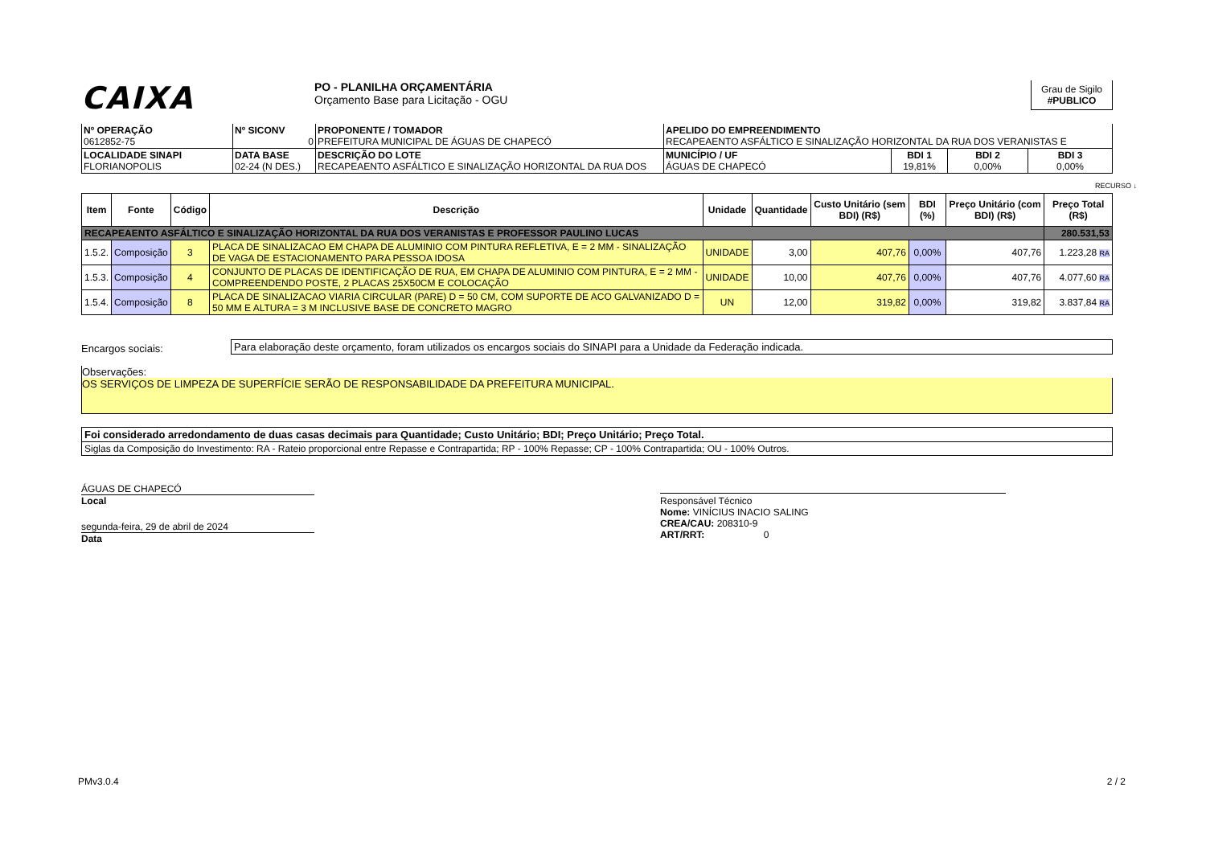CAIXA
PO - PLANILHA ORÇAMENTÁRIA
Orçamento Base para Licitação - OGU
Grau de Sigilo
#PUBLICO
| Nº OPERAÇÃO 0612852-75 | Nº SICONV 0 | PROPONENTE / TOMADOR PREFEITURA MUNICIPAL DE ÁGUAS DE CHAPECÓ | APELIDO DO EMPREENDIMENTO RECAPEAENTO ASFÁLTICO E SINALIZAÇÃO HORIZONTAL DA RUA DOS VERANISTAS E | | | |
| LOCALIDADE SINAPI FLORIANOPOLIS | DATA BASE 02-24 (N DES.) | DESCRIÇÃO DO LOTE RECAPEAENTO ASFÁLTICO E SINALIZAÇÃO HORIZONTAL DA RUA DOS | MUNICÍPIO / UF ÁGUAS DE CHAPECÓ | BDI 1 19,81% | BDI 2 0,00% | BDI 3 0,00% |
RECURSO ↓
| Item | Fonte | Código | Descrição | Unidade | Quantidade | Custo Unitário (sem BDI) (R$) | BDI (%) | Preço Unitário (com BDI) (R$) | Preço Total (R$) |
| --- | --- | --- | --- | --- | --- | --- | --- | --- | --- |
| RECAPEAENTO ASFÁLTICO E SINALIZAÇÃO HORIZONTAL DA RUA DOS VERANISTAS E PROFESSOR PAULINO LUCAS | | | | | | | | | 280.531,53 |
| 1.5.2. | Composição | 3 | PLACA DE SINALIZACAO EM CHAPA DE ALUMINIO COM PINTURA REFLETIVA, E = 2 MM - SINALIZAÇÃO DE VAGA DE ESTACIONAMENTO PARA PESSOA IDOSA | UNIDADE | 3,00 | 407,76 | 0,00% | 407,76 | 1.223,28 RA |
| 1.5.3. | Composição | 4 | CONJUNTO DE PLACAS DE IDENTIFICAÇÃO DE RUA, EM CHAPA DE ALUMINIO COM PINTURA, E = 2 MM - COMPREENDENDO POSTE, 2 PLACAS 25X50CM E COLOCAÇÃO | UNIDADE | 10,00 | 407,76 | 0,00% | 407,76 | 4.077,60 RA |
| 1.5.4. | Composição | 8 | PLACA DE SINALIZACAO VIARIA CIRCULAR (PARE) D = 50 CM, COM SUPORTE DE ACO GALVANIZADO D = 50 MM E ALTURA = 3 M INCLUSIVE BASE DE CONCRETO MAGRO | UN | 12,00 | 319,82 | 0,00% | 319,82 | 3.837,84 RA |
Encargos sociais:
Para elaboração deste orçamento, foram utilizados os encargos sociais do SINAPI para a Unidade da Federação indicada.
Observações:
OS SERVIÇOS DE LIMPEZA DE SUPERFÍCIE SERÃO DE RESPONSABILIDADE DA PREFEITURA MUNICIPAL.
Foi considerado arredondamento de duas casas decimais para Quantidade; Custo Unitário; BDI; Preço Unitário; Preço Total.
Siglas da Composição do Investimento: RA - Rateio proporcional entre Repasse e Contrapartida; RP - 100% Repasse; CP - 100% Contrapartida; OU - 100% Outros.
ÁGUAS DE CHAPECÓ
Local
segunda-feira, 29 de abril de 2024
Data
Responsável Técnico
Nome: VINÍCIUS INACIO SALING
CREA/CAU: 208310-9
ART/RRT: 0
PMv3.0.4 2 / 2